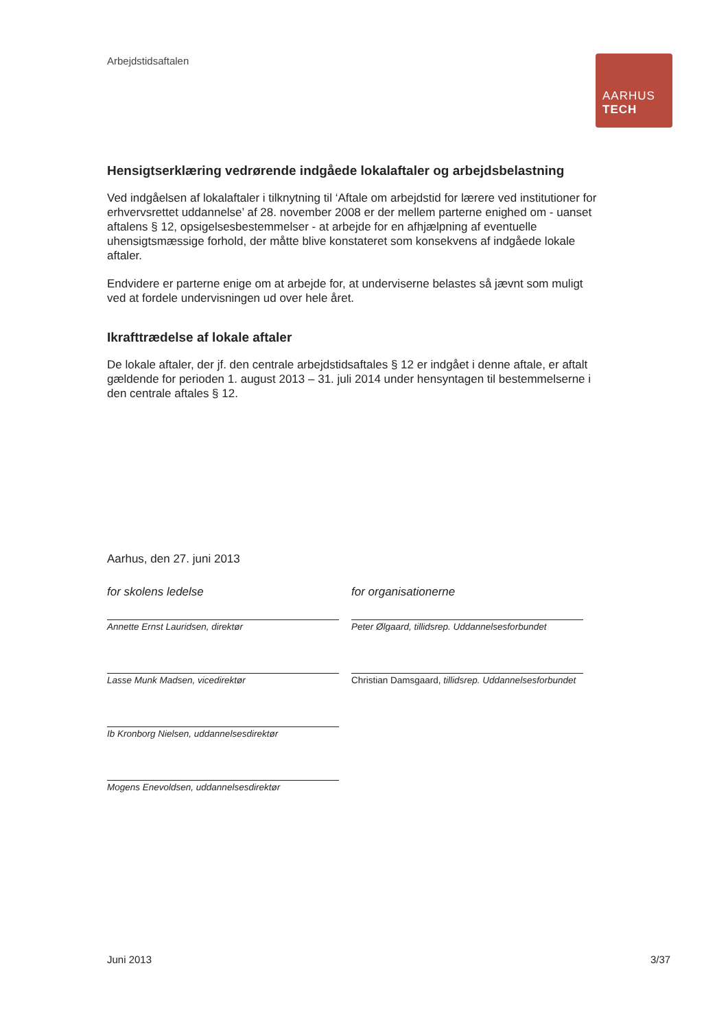Arbejdstidsaftalen
AARHUS
TECH
Hensigtserklæring vedrørende indgåede lokalaftaler og arbejdsbelastning
Ved indgåelsen af lokalaftaler i tilknytning til ‘Aftale om arbejdstid for lærere ved institutioner for erhvervsrettet uddannelse’ af 28. november 2008 er der mellem parterne enighed om - uanset aftalens § 12, opsigelsesbestemmelser - at arbejde for en afhjælpning af eventuelle uhensigtsmæssige forhold, der måtte blive konstateret som konsekvens af indgåede lokale aftaler.
Endvidere er parterne enige om at arbejde for, at underviserne belastes så jævnt som muligt ved at fordele undervisningen ud over hele året.
Ikrafttrædelse af lokale aftaler
De lokale aftaler, der jf. den centrale arbejdstidsaftales § 12 er indgået i denne aftale, er aftalt gældende for perioden 1. august 2013 – 31. juli 2014 under hensyntagen til bestemmelserne i den centrale aftales § 12.
Aarhus, den 27. juni 2013
for skolens ledelse
Annette Ernst Lauridsen, direktør
Lasse Munk Madsen, vicedirektør
Ib Kronborg Nielsen, uddannelsesdirektør
Mogens Enevoldsen, uddannelsesdirektør
for organisationerne
Peter Ølgaard, tillidsrep. Uddannelsesforbundet
Christian Damsgaard, tillidsrep. Uddannelsesforbundet
Juni 2013 3/37